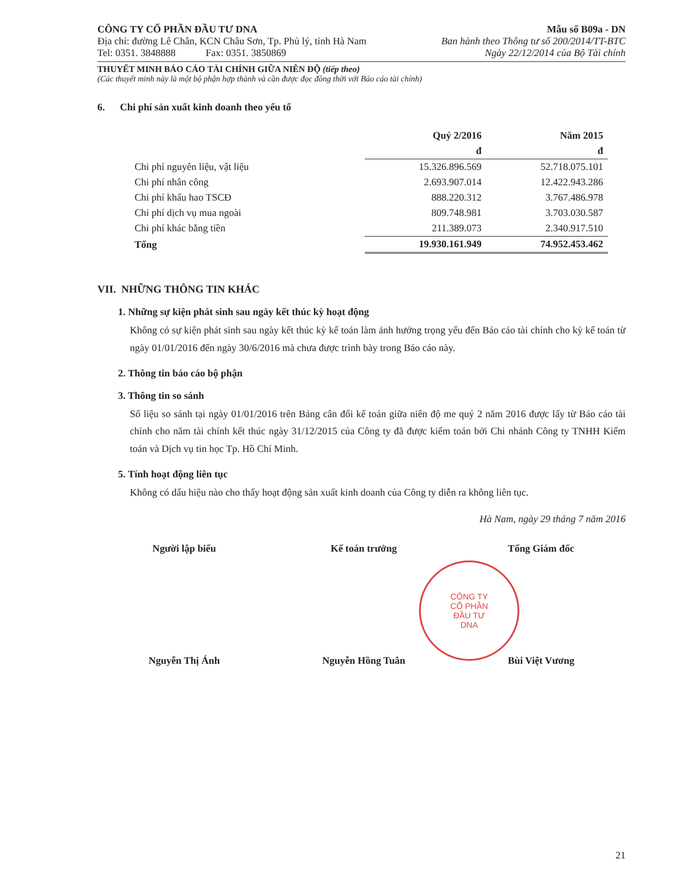CÔNG TY CỔ PHẦN ĐẦU TƯ DNA Mẫu số B09a - DN
Địa chỉ: đường Lê Chân, KCN Châu Sơn, Tp. Phủ lý, tỉnh Hà Nam
Ban hành theo Thông tư số 200/2014/TT-BTC
Tel: 0351. 3848888 Fax: 0351. 3850869
Ngày 22/12/2014 của Bộ Tài chính
THUYẾT MINH BÁO CÁO TÀI CHÍNH GIỮA NIÊN ĐỘ (tiếp theo)
(Các thuyết minh này là một bộ phận hợp thành và cần được đọc đồng thời với Báo cáo tài chính)
6. Chi phí sản xuất kinh doanh theo yếu tố
| | Quý 2/2016 | Năm 2015 |
| | đ | đ |
| Chi phí nguyên liệu, vật liệu | 15.326.896.569 | 52.718.075.101 |
| Chi phí nhân công | 2.693.907.014 | 12.422.943.286 |
| Chi phí khấu hao TSCĐ | 888.220.312 | 3.767.486.978 |
| Chi phí dịch vụ mua ngoài | 809.748.981 | 3.703.030.587 |
| Chi phí khác bằng tiền | 211.389.073 | 2.340.917.510 |
| Tổng | 19.930.161.949 | 74.952.453.462 |
VII. NHỮNG THÔNG TIN KHÁC
1. Những sự kiện phát sinh sau ngày kết thúc kỳ hoạt động
Không có sự kiện phát sinh sau ngày kết thúc kỳ kế toán làm ảnh hưởng trọng yếu đến Báo cáo tài chính cho kỳ kế toán từ ngày 01/01/2016 đến ngày 30/6/2016 mà chưa được trình bày trong Báo cáo này.
2. Thông tin báo cáo bộ phận
3. Thông tin so sánh
Số liệu so sánh tại ngày 01/01/2016 trên Bảng cân đối kế toán giữa niên độ me quý 2 năm 2016 được lấy từ Báo cáo tài chính cho năm tài chính kết thúc ngày 31/12/2015 của Công ty đã được kiểm toán bởi Chi nhánh Công ty TNHH Kiểm toán và Dịch vụ tin học Tp. Hồ Chí Minh.
5. Tính hoạt động liên tục
Không có dấu hiệu nào cho thấy hoạt động sản xuất kinh doanh của Công ty diễn ra không liên tục.
Hà Nam, ngày 29 tháng 7 năm 2016
Người lập biểu
Nguyễn Thị Ánh
Kế toán trưởng
Nguyễn Hồng Tuân
Tổng Giám đốc
Bùi Việt Vương
21
CÔNG TY
CỔ PHẦN
ĐẦU TƯ
DNA